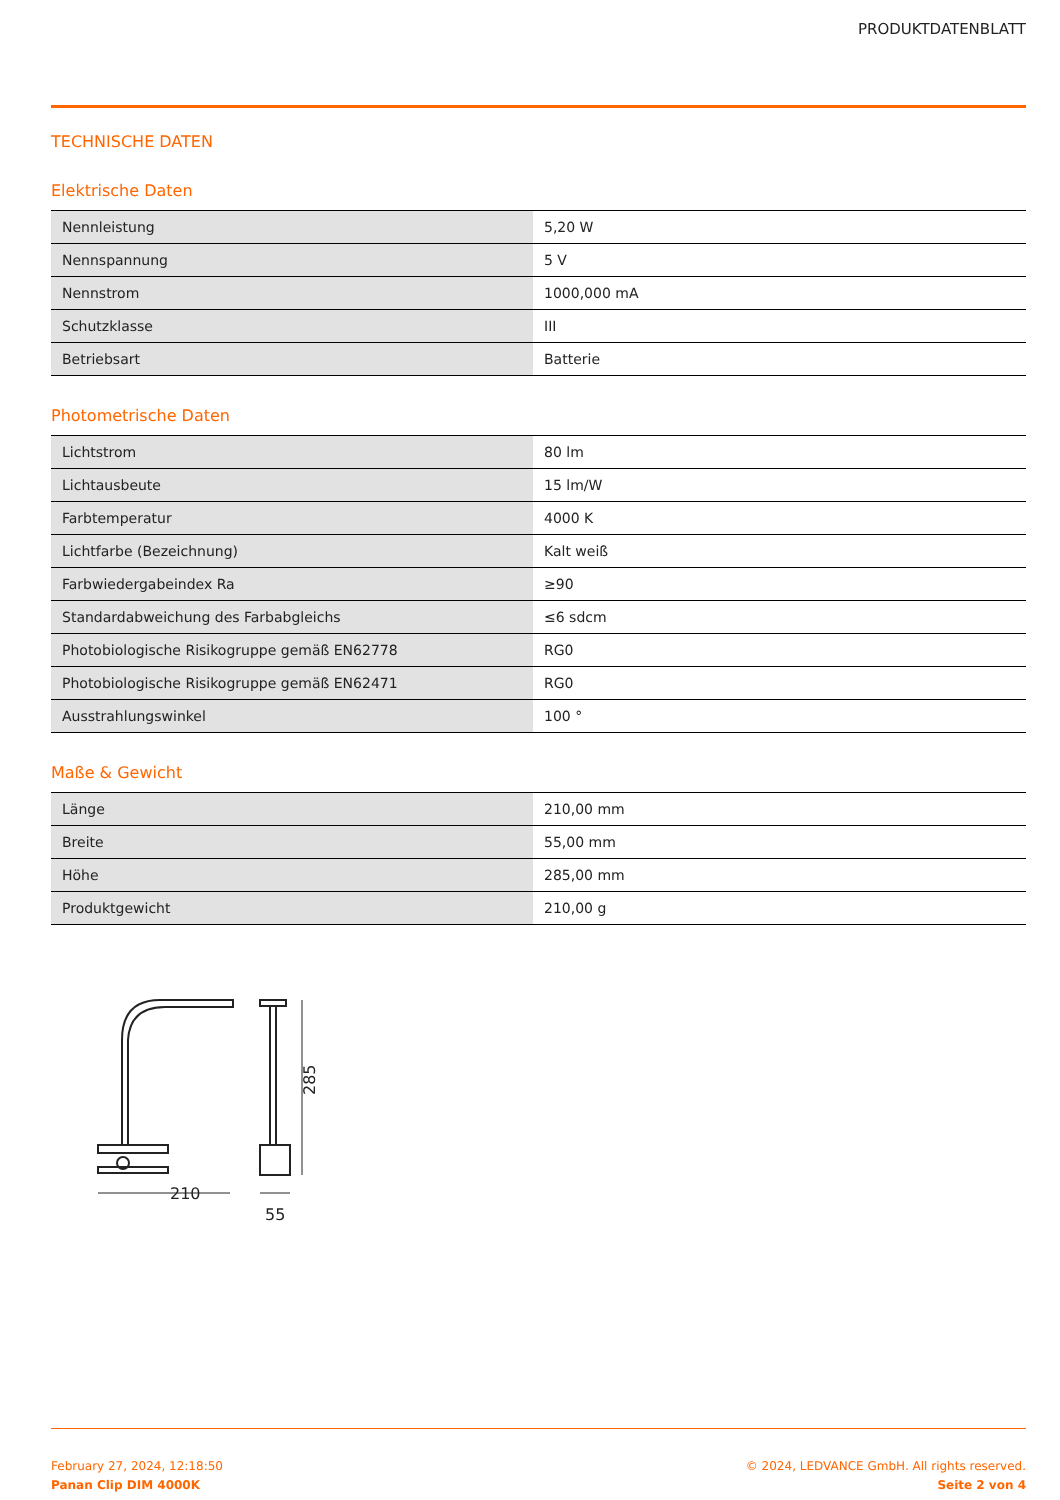PRODUKTDATENBLATT
TECHNISCHE DATEN
Elektrische Daten
| Nennleistung | 5,20 W |
| Nennspannung | 5 V |
| Nennstrom | 1000,000 mA |
| Schutzklasse | III |
| Betriebsart | Batterie |
Photometrische Daten
| Lichtstrom | 80 lm |
| Lichtausbeute | 15 lm/W |
| Farbtemperatur | 4000 K |
| Lichtfarbe (Bezeichnung) | Kalt weiß |
| Farbwiedergabeindex Ra | ≥90 |
| Standardabweichung des Farbabgleichs | ≤6 sdcm |
| Photobiologische Risikogruppe gemäß EN62778 | RG0 |
| Photobiologische Risikogruppe gemäß EN62471 | RG0 |
| Ausstrahlungswinkel | 100 ° |
Maße & Gewicht
| Länge | 210,00 mm |
| Breite | 55,00 mm |
| Höhe | 285,00 mm |
| Produktgewicht | 210,00 g |
210
55
285
February 27, 2024, 12:18:50
Panan Clip DIM 4000K
© 2024, LEDVANCE GmbH. All rights reserved.
Seite 2 von 4